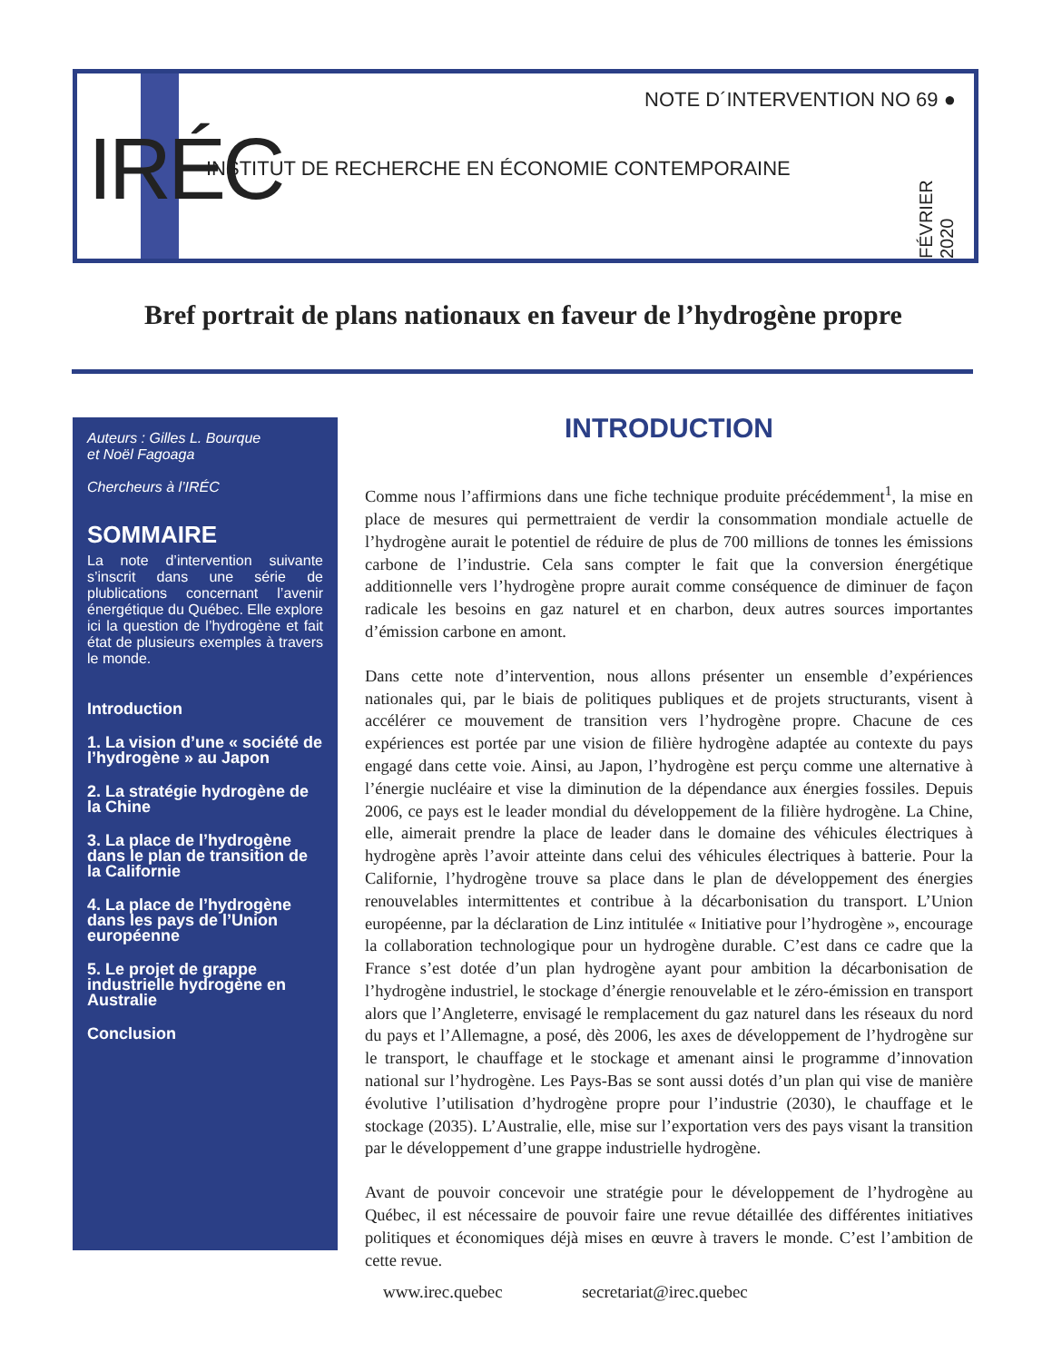IRÉC
NOTE D´INTERVENTION NO 69 ●
INSTITUT DE RECHERCHE EN ÉCONOMIE CONTEMPORAINE
FÉVRIER 2020
Bref portrait de plans nationaux en faveur de l’hydrogène propre
Auteurs : Gilles L. Bourque
et Noël Fagoaga
Chercheurs à l’IRÉC
SOMMAIRE
La note d’intervention suivante s’inscrit dans une série de plublications concernant l’avenir énergétique du Québec. Elle explore ici la question de l’hydrogène et fait état de plusieurs exemples à travers le monde.
Introduction
1. La vision d’une « société de l’hydrogène » au Japon
2. La stratégie hydrogène de la Chine
3. La place de l’hydrogène dans le plan de transition de la Californie
4. La place de l’hydrogène dans les pays de l’Union européenne
5. Le projet de grappe industrielle hydrogène en Australie
Conclusion
INTRODUCTION
Comme nous l’affirmions dans une fiche technique produite précédemment<sup>1</sup>, la mise en place de mesures qui permettraient de verdir la consommation mondiale actuelle de l’hydrogène aurait le potentiel de réduire de plus de 700 millions de tonnes les émissions carbone de l’industrie. Cela sans compter le fait que la conversion énergétique additionnelle vers l’hydrogène propre aurait comme conséquence de diminuer de façon radicale les besoins en gaz naturel et en charbon, deux autres sources importantes d’émission carbone en amont.
Dans cette note d’intervention, nous allons présenter un ensemble d’expériences nationales qui, par le biais de politiques publiques et de projets structurants, visent à accélérer ce mouvement de transition vers l’hydrogène propre. Chacune de ces expériences est portée par une vision de filière hydrogène adaptée au contexte du pays engagé dans cette voie. Ainsi, au Japon, l’hydrogène est perçu comme une alternative à l’énergie nucléaire et vise la diminution de la dépendance aux énergies fossiles. Depuis 2006, ce pays est le leader mondial du développement de la filière hydrogène. La Chine, elle, aimerait prendre la place de leader dans le domaine des véhicules électriques à hydrogène après l’avoir atteinte dans celui des véhicules électriques à batterie. Pour la Californie, l’hydrogène trouve sa place dans le plan de développement des énergies renouvelables intermittentes et contribue à la décarbonisation du transport. L’Union européenne, par la déclaration de Linz intitulée « Initiative pour l’hydrogène », encourage la collaboration technologique pour un hydrogène durable. C’est dans ce cadre que la France s’est dotée d’un plan hydrogène ayant pour ambition la décarbonisation de l’hydrogène industriel, le stockage d’énergie renouvelable et le zéro-émission en transport alors que l’Angleterre, envisagé le remplacement du gaz naturel dans les réseaux du nord du pays et l’Allemagne, a posé, dès 2006, les axes de développement de l’hydrogène sur le transport, le chauffage et le stockage et amenant ainsi le programme d’innovation national sur l’hydrogène. Les Pays-Bas se sont aussi dotés d’un plan qui vise de manière évolutive l’utilisation d’hydrogène propre pour l’industrie (2030), le chauffage et le stockage (2035). L’Australie, elle, mise sur l’exportation vers des pays visant la transition par le développement d’une grappe industrielle hydrogène.
Avant de pouvoir concevoir une stratégie pour le développement de l’hydrogène au Québec, il est nécessaire de pouvoir faire une revue détaillée des différentes initiatives politiques et économiques déjà mises en œuvre à travers le monde. C’est l’ambition de cette revue.
www.irec.quebec secretariat@irec.quebec